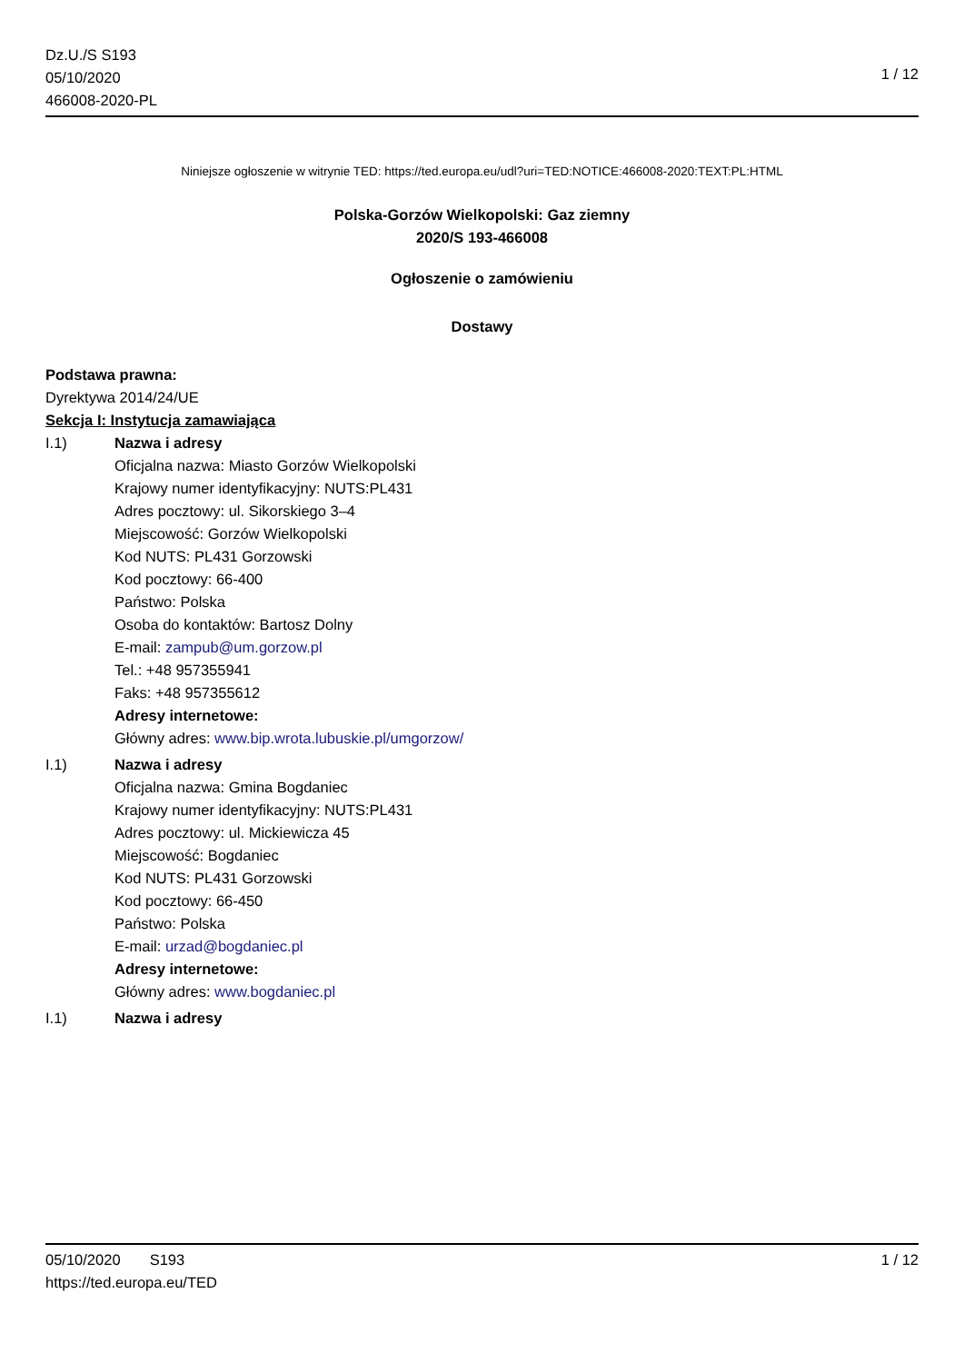Dz.U./S S193
05/10/2020
466008-2020-PL
1 / 12
Niniejsze ogłoszenie w witrynie TED: https://ted.europa.eu/udl?uri=TED:NOTICE:466008-2020:TEXT:PL:HTML
Polska-Gorzów Wielkopolski: Gaz ziemny
2020/S 193-466008
Ogłoszenie o zamówieniu
Dostawy
Podstawa prawna:
Dyrektywa 2014/24/UE
Sekcja I: Instytucja zamawiająca
I.1) Nazwa i adresy
Oficjalna nazwa: Miasto Gorzów Wielkopolski
Krajowy numer identyfikacyjny: NUTS:PL431
Adres pocztowy: ul. Sikorskiego 3–4
Miejscowość: Gorzów Wielkopolski
Kod NUTS: PL431 Gorzowski
Kod pocztowy: 66-400
Państwo: Polska
Osoba do kontaktów: Bartosz Dolny
E-mail: zampub@um.gorzow.pl
Tel.: +48 957355941
Faks: +48 957355612
Adresy internetowe:
Główny adres: www.bip.wrota.lubuskie.pl/umgorzow/
I.1) Nazwa i adresy
Oficjalna nazwa: Gmina Bogdaniec
Krajowy numer identyfikacyjny: NUTS:PL431
Adres pocztowy: ul. Mickiewicza 45
Miejscowość: Bogdaniec
Kod NUTS: PL431 Gorzowski
Kod pocztowy: 66-450
Państwo: Polska
E-mail: urzad@bogdaniec.pl
Adresy internetowe:
Główny adres: www.bogdaniec.pl
I.1) Nazwa i adresy
05/10/2020 S193
https://ted.europa.eu/TED
1 / 12